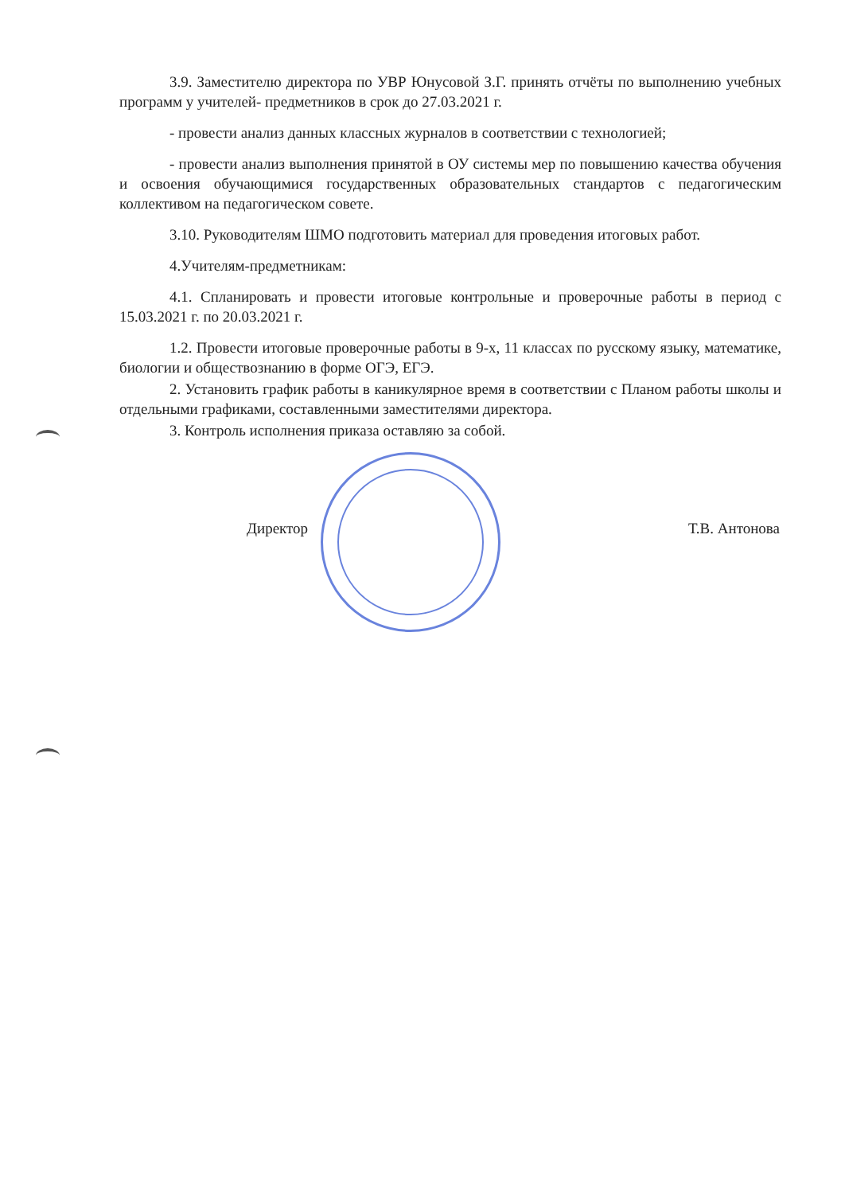3.9. Заместителю директора по УВР Юнусовой З.Г. принять отчёты по выполнению учебных программ у учителей- предметников в срок до 27.03.2021 г.
- провести анализ данных классных журналов в соответствии с технологией;
- провести анализ выполнения принятой в ОУ системы мер по повышению качества обучения и освоения обучающимися государственных образовательных стандартов с педагогическим коллективом на педагогическом совете.
3.10. Руководителям ШМО подготовить материал для проведения итоговых работ.
4.Учителям-предметникам:
4.1. Спланировать и провести итоговые контрольные и проверочные работы в период с 15.03.2021 г. по 20.03.2021 г.
1.2. Провести итоговые проверочные работы в 9-х, 11 классах по русскому языку, математике, биологии и обществознанию в форме ОГЭ, ЕГЭ.
2. Установить график работы в каникулярное время в соответствии с Планом работы школы и отдельными графиками, составленными заместителями директора.
3. Контроль исполнения приказа оставляю за собой.
Директор Т.В. Антонова